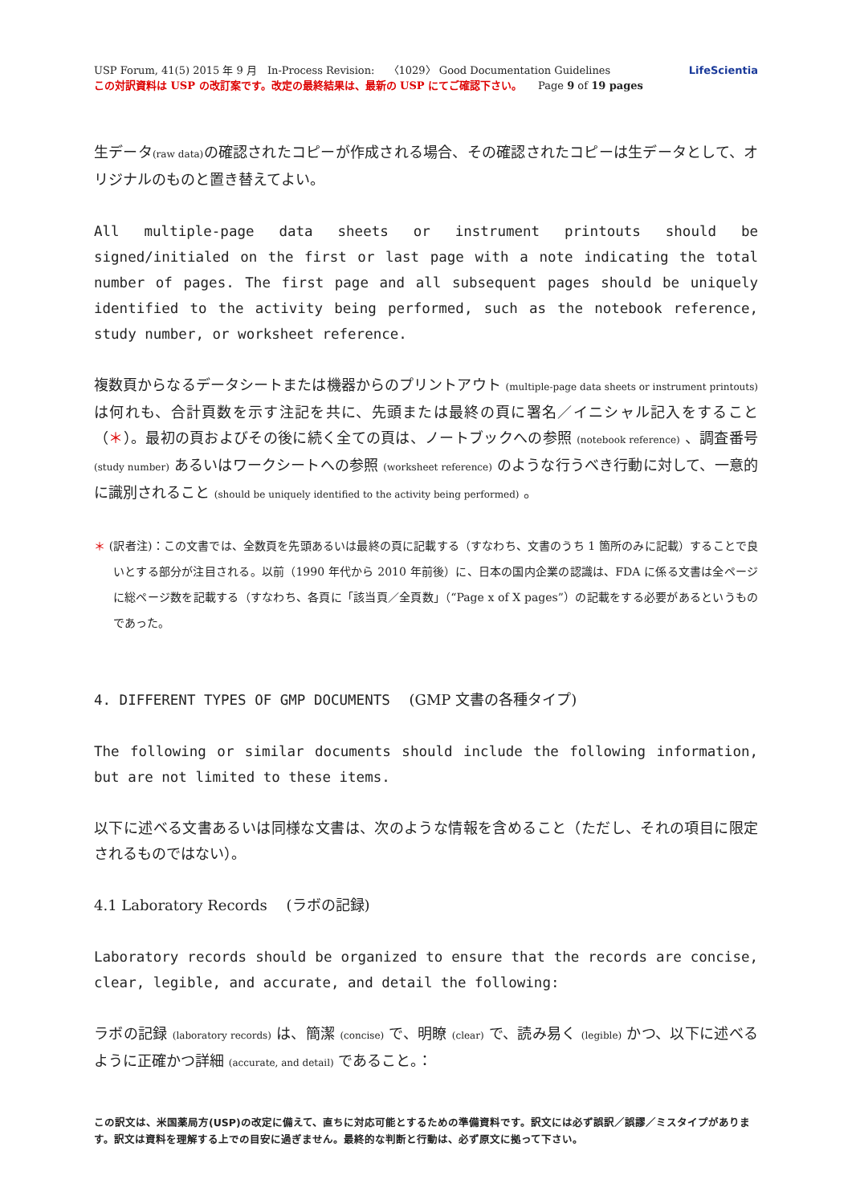USP Forum, 41(5) 2015 年 9 月　In-Process Revision:　 〈1029〉 Good Documentation Guidelines
この対訳資料は USP の改訂案です。改定の最終結果は、最新の USP にてご確認下さい。　　Page 9 of 19 pages
LifeScientia
生データ(raw data) の確認されたコピーが作成される場合、その確認されたコピーは生データとして、オリジナルのものと置き替えてよい。
All multiple-page data sheets or instrument printouts should be signed/initialed on the first or last page with a note indicating the total number of pages. The first page and all subsequent pages should be uniquely identified to the activity being performed, such as the notebook reference, study number, or worksheet reference.
複数頁からなるデータシートまたは機器からのプリントアウト (multiple-page data sheets or instrument printouts) は何れも、合計頁数を示す注記を共に、先頭または最終の頁に署名／イニシャル記入をすること（＊）。最初の頁およびその後に続く全ての頁は、ノートブックへの参照 (notebook reference) 、調査番号 (study number) あるいはワークシートへの参照 (worksheet reference) のような行うべき行動に対して、一意的に識別されること (should be uniquely identified to the activity being performed) 。
＊ (訳者注)：この文書では、全数頁を先頭あるいは最終の頁に記載する（すなわち、文書のうち 1 箇所のみに記載）することで良いとする部分が注目される。以前（1990 年代から 2010 年前後）に、日本の国内企業の認識は、FDA に係る文書は全ページに総ページ数を記載する（すなわち、各頁に「該当頁／全頁数」（“Page x of X pages”）の記載をする必要があるというものであった。
4. DIFFERENT TYPES OF GMP DOCUMENTS　 (GMP 文書の各種タイプ)
The following or similar documents should include the following information, but are not limited to these items.
以下に述べる文書あるいは同様な文書は、次のような情報を含めること（ただし、それの項目に限定されるものではない）。
4.1 Laboratory Records　 (ラボの記録)
Laboratory records should be organized to ensure that the records are concise, clear, legible, and accurate, and detail the following:
ラボの記録 (laboratory records) は、簡潔 (concise) で、明瞭 (clear) で、読み易く (legible) かつ、以下に述べるように正確かつ詳細 (accurate, and detail) であること。：
この訳文は、米国薬局方(USP)の改定に備えて、直ちに対応可能とするための準備資料です。訳文には必ず誤訳／誤謬／ミスタイプがあります。訳文は資料を理解する上での目安に過ぎません。最終的な判断と行動は、必ず原文に拠って下さい。